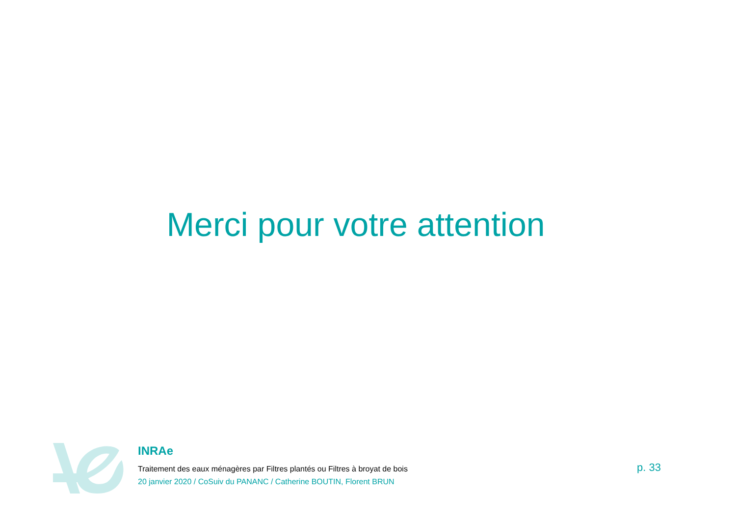Merci pour votre attention
INRAe
Traitement des eaux ménagères par Filtres plantés ou Filtres à broyat de bois
20 janvier 2020 / CoSuiv du PANANC / Catherine BOUTIN, Florent BRUN
p. 33